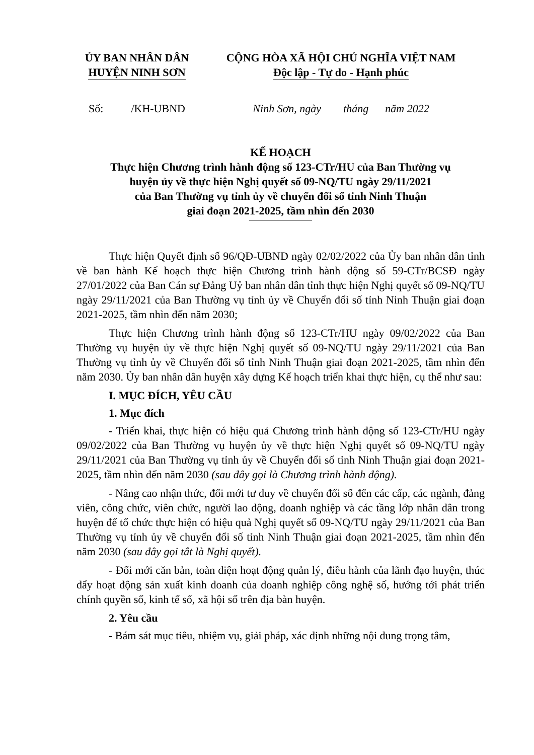ỦY BAN NHÂN DÂN
HUYỆN NINH SƠN
CỘNG HÒA XÃ HỘI CHỦ NGHĨA VIỆT NAM
Độc lập - Tự do - Hạnh phúc
Số: /KH-UBND
Ninh Sơn, ngày tháng năm 2022
KẾ HOẠCH
Thực hiện Chương trình hành động số 123-CTr/HU của Ban Thường vụ
huyện ủy về thực hiện Nghị quyết số 09-NQ/TU ngày 29/11/2021
của Ban Thường vụ tỉnh ủy về chuyển đổi số tỉnh Ninh Thuận
giai đoạn 2021-2025, tầm nhìn đến 2030
Thực hiện Quyết định số 96/QĐ-UBND ngày 02/02/2022 của Ủy ban nhân dân tỉnh về ban hành Kế hoạch thực hiện Chương trình hành động số 59-CTr/BCSĐ ngày 27/01/2022 của Ban Cán sự Đảng Uỷ ban nhân dân tỉnh thực hiện Nghị quyết số 09-NQ/TU ngày 29/11/2021 của Ban Thường vụ tỉnh ủy về Chuyển đổi số tỉnh Ninh Thuận giai đoạn 2021-2025, tầm nhìn đến năm 2030;
Thực hiện Chương trình hành động số 123-CTr/HU ngày 09/02/2022 của Ban Thường vụ huyện ủy về thực hiện Nghị quyết số 09-NQ/TU ngày 29/11/2021 của Ban Thường vụ tỉnh ủy về Chuyển đổi số tỉnh Ninh Thuận giai đoạn 2021-2025, tầm nhìn đến năm 2030. Ủy ban nhân dân huyện xây dựng Kế hoạch triển khai thực hiện, cụ thể như sau:
I. MỤC ĐÍCH, YÊU CẦU
1. Mục đích
- Triển khai, thực hiện có hiệu quả Chương trình hành động số 123-CTr/HU ngày 09/02/2022 của Ban Thường vụ huyện ủy về thực hiện Nghị quyết số 09-NQ/TU ngày 29/11/2021 của Ban Thường vụ tỉnh ủy về Chuyển đổi số tỉnh Ninh Thuận giai đoạn 2021-2025, tầm nhìn đến năm 2030 (sau đây gọi là Chương trình hành động).
- Nâng cao nhận thức, đổi mới tư duy về chuyển đổi số đến các cấp, các ngành, đảng viên, công chức, viên chức, người lao động, doanh nghiệp và các tầng lớp nhân dân trong huyện để tổ chức thực hiện có hiệu quả Nghị quyết số 09-NQ/TU ngày 29/11/2021 của Ban Thường vụ tỉnh ủy về chuyển đổi số tỉnh Ninh Thuận giai đoạn 2021-2025, tầm nhìn đến năm 2030 (sau đây gọi tắt là Nghị quyết).
- Đổi mới căn bản, toàn diện hoạt động quản lý, điều hành của lãnh đạo huyện, thúc đẩy hoạt động sản xuất kinh doanh của doanh nghiệp công nghệ số, hướng tới phát triển chính quyền số, kinh tế số, xã hội số trên địa bàn huyện.
2. Yêu cầu
- Bám sát mục tiêu, nhiệm vụ, giải pháp, xác định những nội dung trọng tâm,